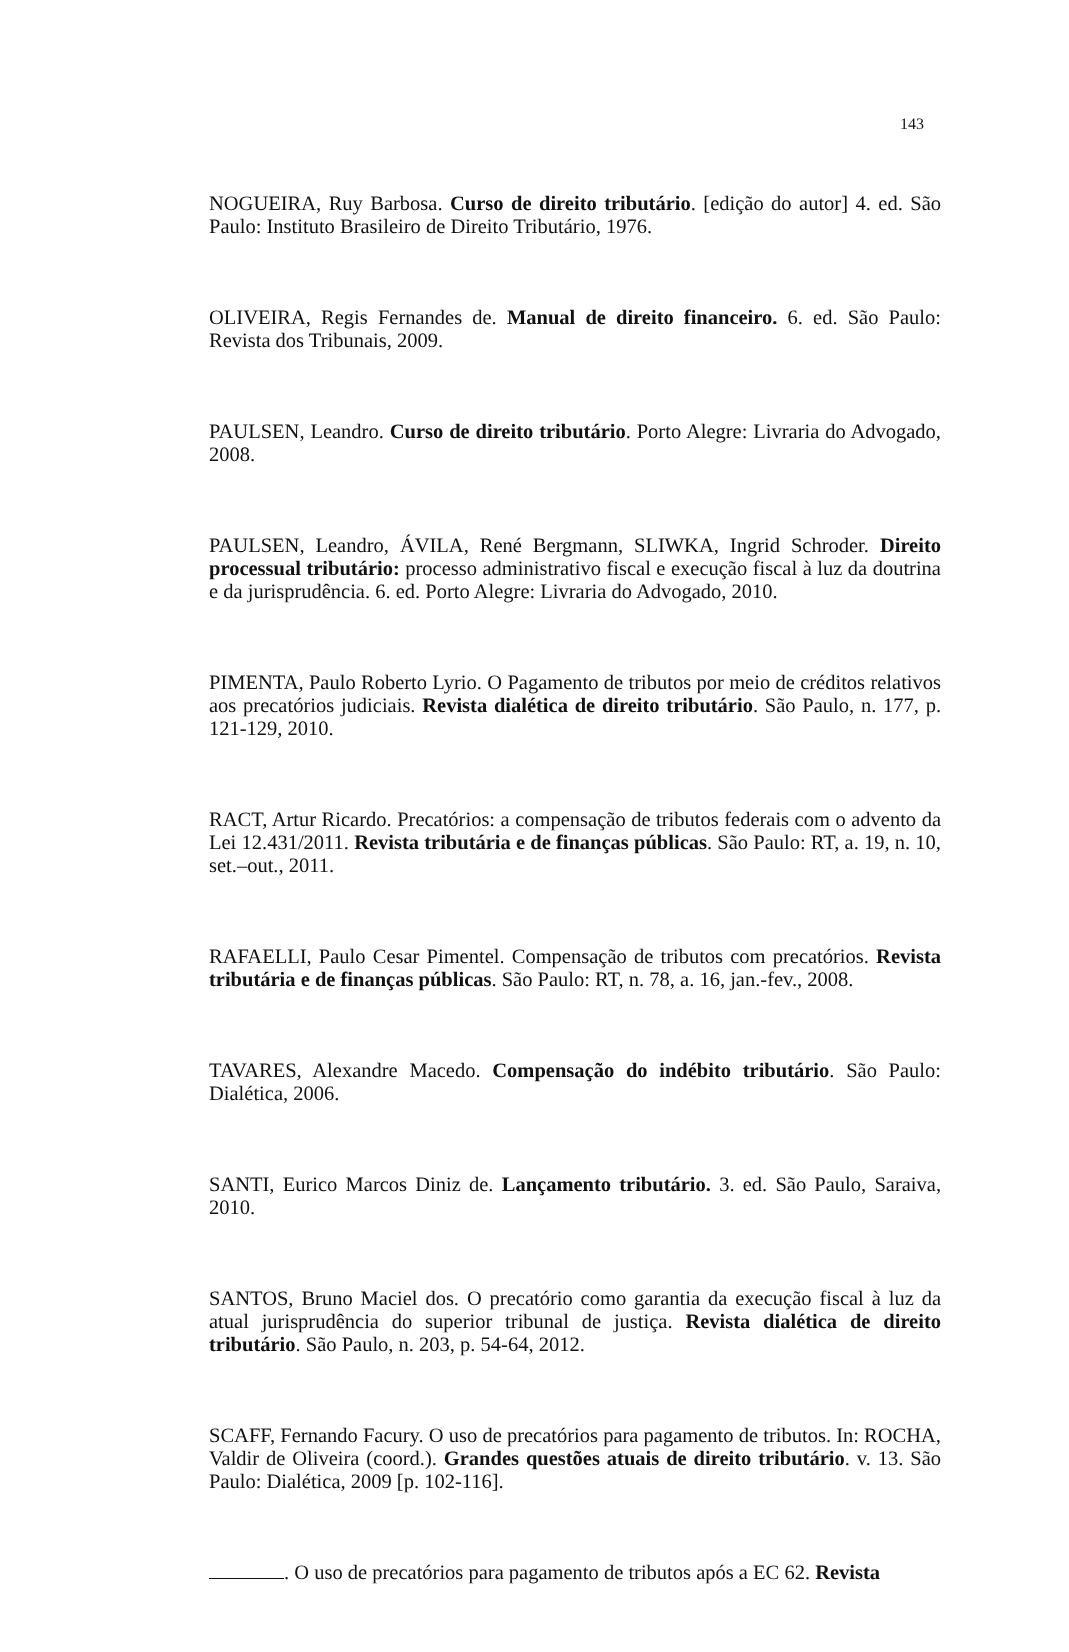143
NOGUEIRA, Ruy Barbosa. Curso de direito tributário. [edição do autor] 4. ed. São Paulo: Instituto Brasileiro de Direito Tributário, 1976.
OLIVEIRA, Regis Fernandes de. Manual de direito financeiro. 6. ed. São Paulo: Revista dos Tribunais, 2009.
PAULSEN, Leandro. Curso de direito tributário. Porto Alegre: Livraria do Advogado, 2008.
PAULSEN, Leandro, ÁVILA, René Bergmann, SLIWKA, Ingrid Schroder. Direito processual tributário: processo administrativo fiscal e execução fiscal à luz da doutrina e da jurisprudência. 6. ed. Porto Alegre: Livraria do Advogado, 2010.
PIMENTA, Paulo Roberto Lyrio. O Pagamento de tributos por meio de créditos relativos aos precatórios judiciais. Revista dialética de direito tributário. São Paulo, n. 177, p. 121-129, 2010.
RACT, Artur Ricardo. Precatórios: a compensação de tributos federais com o advento da Lei 12.431/2011. Revista tributária e de finanças públicas. São Paulo: RT, a. 19, n. 10, set.–out., 2011.
RAFAELLI, Paulo Cesar Pimentel. Compensação de tributos com precatórios. Revista tributária e de finanças públicas. São Paulo: RT, n. 78, a. 16, jan.-fev., 2008.
TAVARES, Alexandre Macedo. Compensação do indébito tributário. São Paulo: Dialética, 2006.
SANTI, Eurico Marcos Diniz de. Lançamento tributário. 3. ed. São Paulo, Saraiva, 2010.
SANTOS, Bruno Maciel dos. O precatório como garantia da execução fiscal à luz da atual jurisprudência do superior tribunal de justiça. Revista dialética de direito tributário. São Paulo, n. 203, p. 54-64, 2012.
SCAFF, Fernando Facury. O uso de precatórios para pagamento de tributos. In: ROCHA, Valdir de Oliveira (coord.). Grandes questões atuais de direito tributário. v. 13. São Paulo: Dialética, 2009 [p. 102-116].
. O uso de precatórios para pagamento de tributos após a EC 62. Revista